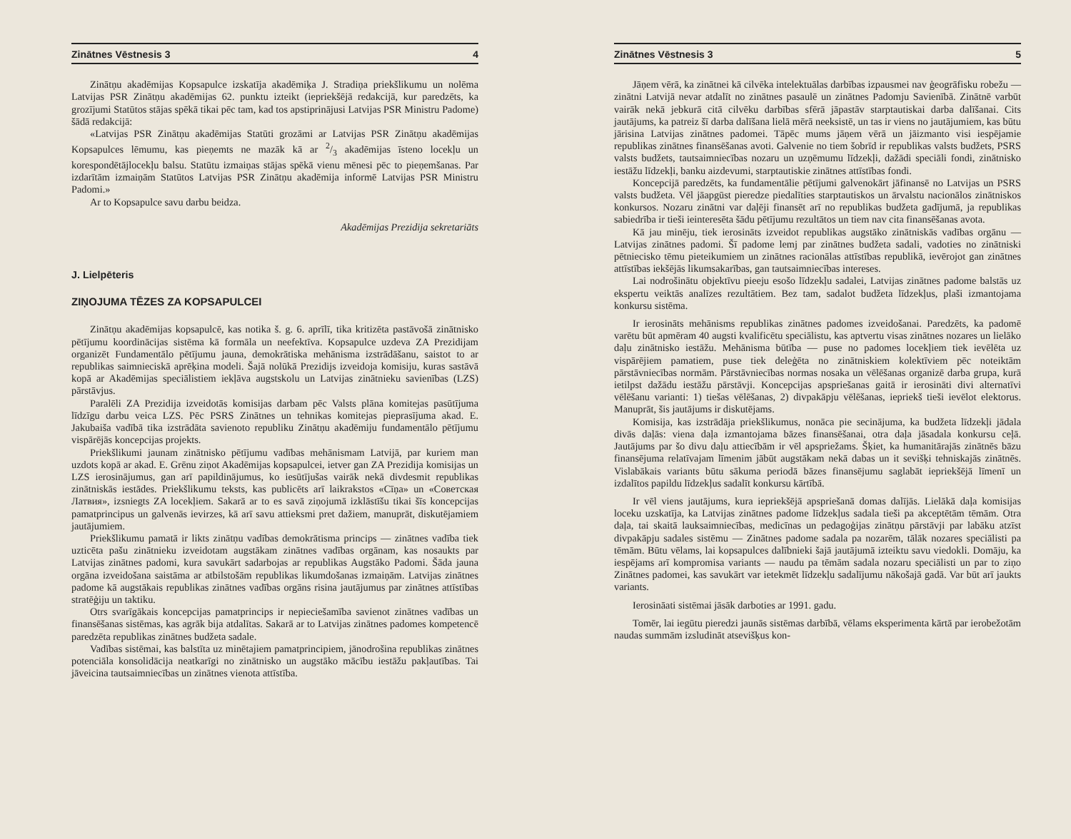Zinātnes Vēstnesis 3 4
Zinātņu akadēmijas Kopsapulce izskatīja akadēmiķa J. Stradiņa priekšlikumu un nolēma Latvijas PSR Zinātņu akadēmijas 62. punktu izteikt (iepriekšējā redakcijā, kur paredzēts, ka grozījumi Statūtos stājas spēkā tikai pēc tam, kad tos apstiprinājusi Latvijas PSR Ministru Padome) šādā redakcijā:
«Latvijas PSR Zinātņu akadēmijas Statūti grozāmi ar Latvijas PSR Zinātņu akadēmijas Kopsapulces lēmumu, kas pieņemts ne mazāk kā ar 2/3 akadēmijas īsteno locekļu un korespondētājlocekļu balsu. Statūtu izmaiņas stājas spēkā vienu mēnesi pēc to pieņemšanas. Par izdarītām izmaiņām Statūtos Latvijas PSR Zinātņu akadēmija informē Latvijas PSR Ministru Padomi.»
Ar to Kopsapulce savu darbu beidza.
Akadēmijas Prezidija sekretariāts
J. Lielpēteris
ZIŅOJUMA TĒZES ZA KOPSAPULCEI
Zinātņu akadēmijas kopsapulcē, kas notika š. g. 6. aprīlī, tika kritizēta pastāvošā zinātnisko pētījumu koordinācijas sistēma kā formāla un neefektīva. Kopsapulce uzdeva ZA Prezidijam organizēt Fundamentālo pētījumu jauna, demokrātiska mehānisma izstrādāšanu, saistot to ar republikas saimnieciskā aprēķina modeli. Šajā nolūkā Prezidijs izveidoja komisiju, kuras sastāvā kopā ar Akadēmijas speciālistiem iekļāva augstskolu un Latvijas zinātnieku savienības (LZS) pārstāvjus.
Paralēli ZA Prezidija izveidotās komisijas darbam pēc Valsts plāna komitejas pasūtījuma līdzīgu darbu veica LZS. Pēc PSRS Zinātnes un tehnikas komitejas pieprasījuma akad. E. Jakubaiša vadībā tika izstrādāta savienoto republiku Zinātņu akadēmiju fundamentālo pētījumu vispārējās koncepcijas projekts.
Priekšlikumi jaunam zinātnisko pētījumu vadības mehānismam Latvijā, par kuriem man uzdots kopā ar akad. E. Grēnu ziņot Akadēmijas kopsapulcei, ietver gan ZA Prezidija komisijas un LZS ierosinājumus, gan arī papildinājumus, ko iesūtījušas vairāk nekā divdesmit republikas zinātniskās iestādes. Priekšlikumu teksts, kas publicēts arī laikrakstos «Cīņa» un «Советская Латвия», izsniegts ZA locekļiem. Sakarā ar to es savā ziņojumā izklāstīšu tikai šīs koncepcijas pamatprincipus un galvenās ievirzes, kā arī savu attieksmi pret dažiem, manuprāt, diskutējamiem jautājumiem.
Priekšlikumu pamatā ir likts zinātņu vadības demokrātisma princips — zinātnes vadība tiek uzticēta pašu zinātnieku izveidotam augstākam zinātnes vadības orgānam, kas nosaukts par Latvijas zinātnes padomi, kura savukārt sadarbojas ar republikas Augstāko Padomi. Šāda jauna orgāna izveidošana saistāma ar atbilstošām republikas likumdošanas izmaiņām. Latvijas zinātnes padome kā augstākais republikas zinātnes vadības orgāns risina jautājumus par zinātnes attīstības stratēģiju un taktiku.
Otrs svarīgākais koncepcijas pamatprincips ir nepieciešamība savienot zinātnes vadības un finansēšanas sistēmas, kas agrāk bija atdalītas. Sakarā ar to Latvijas zinātnes padomes kompetencē paredzēta republikas zinātnes budžeta sadale.
Vadības sistēmai, kas balstīta uz minētajiem pamatprincipiem, jānodrošina republikas zinātnes potenciāla konsolidācija neatkarīgi no zinātnisko un augstāko mācību iestāžu pakļautības. Tai jāveicina tautsaimniecības un zinātnes vienota attīstība.
Zinātnes Vēstnesis 3 5
Jāņem vērā, ka zinātnei kā cilvēka intelektuālas darbības izpausmei nav ģeogrāfisku robežu — zinātni Latvijā nevar atdalīt no zinātnes pasaulē un zinātnes Padomju Savienībā. Zinātnē varbūt vairāk nekā jebkurā citā cilvēku darbības sfērā jāpastāv starptautiskai darba dalīšanai. Cits jautājums, ka patreiz šī darba dalīšana lielā mērā neeksistē, un tas ir viens no jautājumiem, kas būtu jārisina Latvijas zinātnes padomei. Tāpēc mums jāņem vērā un jāizmanto visi iespējamie republikas zinātnes finansēšanas avoti. Galvenie no tiem šobrīd ir republikas valsts budžets, PSRS valsts budžets, tautsaimniecības nozaru un uzņēmumu līdzekļi, dažādi speciāli fondi, zinātnisko iestāžu līdzekļi, banku aizdevumi, starptautiskie zinātnes attīstības fondi.
Koncepcijā paredzēts, ka fundamentālie pētījumi galvenokārt jāfinansē no Latvijas un PSRS valsts budžeta. Vēl jāapgūst pieredze piedalīties starptautiskos un ārvalstu nacionālos zinātniskos konkursos. Nozaru zinātni var daļēji finansēt arī no republikas budžeta gadījumā, ja republikas sabiedrība ir tieši ieinteresēta šādu pētījumu rezultātos un tiem nav cita finansēšanas avota.
Kā jau minēju, tiek ierosināts izveidot republikas augstāko zinātniskās vadības orgānu — Latvijas zinātnes padomi. Šī padome lemj par zinātnes budžeta sadali, vadoties no zinātniski pētniecisko tēmu pieteikumiem un zinātnes racionālas attīstības republikā, ievērojot gan zinātnes attīstības iekšējās likumsakarības, gan tautsaimniecības intereses.
Lai nodrošinātu objektīvu pieeju esošo līdzekļu sadalei, Latvijas zinātnes padome balstās uz ekspertu veiktās analīzes rezultātiem. Bez tam, sadalot budžeta līdzekļus, plaši izmantojama konkursu sistēma.
Ir ierosināts mehānisms republikas zinātnes padomes izveidošanai. Paredzēts, ka padomē varētu būt apmēram 40 augsti kvalificētu speciālistu, kas aptvertu visas zinātnes nozares un lielāko daļu zinātnisko iestāžu. Mehānisma būtība — puse no padomes locekļiem tiek ievēlēta uz vispārējiem pamatiem, puse tiek deleģēta no zinātniskiem kolektīviem pēc noteiktām pārstāvniecības normām. Pārstāvniecības normas nosaka un vēlēšanas organizē darba grupa, kurā ietilpst dažādu iestāžu pārstāvji. Koncepcijas apspriešanas gaitā ir ierosināti divi alternatīvi vēlēšanu varianti: 1) tiešas vēlēšanas, 2) divpakāpju vēlēšanas, iepriekš tieši ievēlot elektorus. Manuprāt, šis jautājums ir diskutējams.
Komisija, kas izstrādāja priekšlikumus, nonāca pie secinājuma, ka budžeta līdzekļi jādala divās daļās: viena daļa izmantojama bāzes finansēšanai, otra daļa jāsadala konkursu ceļā. Jautājums par šo divu daļu attiecībām ir vēl apspriežams. Šķiet, ka humanitārajās zinātnēs bāzu finansējuma relatīvajam līmenim jābūt augstākam nekā dabas un it sevišķi tehniskajās zinātnēs. Vislabākais variants būtu sākuma periodā bāzes finansējumu saglabāt iepriekšējā līmenī un izdalītos papildu līdzekļus sadalīt konkursu kārtībā.
Ir vēl viens jautājums, kura iepriekšējā apspriešanā domas dalījās. Lielākā daļa komisijas loceku uzskatīja, ka Latvijas zinātnes padome līdzekļus sadala tieši pa akceptētām tēmām. Otra daļa, tai skaitā lauksaimniecības, medicīnas un pedagoģijas zinātņu pārstāvji par labāku atzīst divpakāpju sadales sistēmu — Zinātnes padome sadala pa nozarēm, tālāk nozares speciālisti pa tēmām. Būtu vēlams, lai kopsapulces dalībnieki šajā jautājumā izteiktu savu viedokli. Domāju, ka iespējams arī kompromisa variants — naudu pa tēmām sadala nozaru speciālisti un par to ziņo Zinātnes padomei, kas savukārt var ietekmēt līdzekļu sadalījumu nākošajā gadā. Var būt arī jaukts variants.
Ierosināati sistēmai jāsāk darboties ar 1991. gadu.
Tomēr, lai iegūtu pieredzi jaunās sistēmas darbībā, vēlams eksperimenta kārtā par ierobežotām naudas summām izsludināt atsevišķus kon-